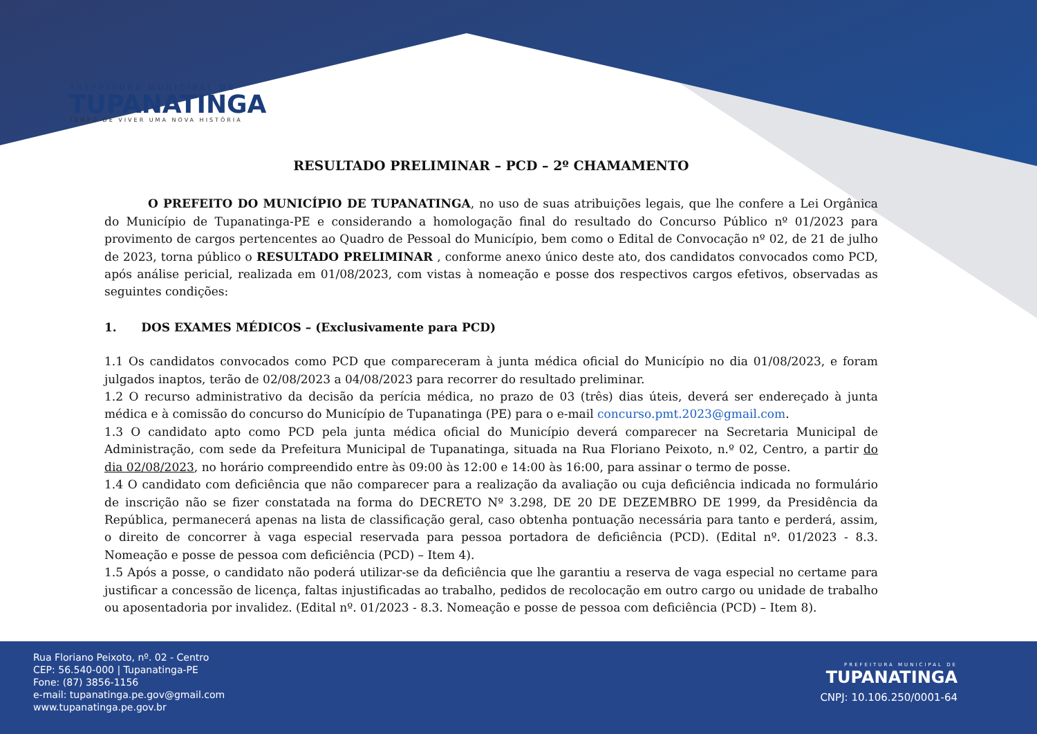PREFEITURA MUNICIPAL DE
TUPANATINGA
TEMPO DE VIVER UMA NOVA HISTÓRIA
RESULTADO PRELIMINAR – PCD – 2º CHAMAMENTO
O PREFEITO DO MUNICÍPIO DE TUPANATINGA, no uso de suas atribuições legais, que lhe confere a Lei Orgânica do Município de Tupanatinga-PE e considerando a homologação final do resultado do Concurso Público nº 01/2023 para provimento de cargos pertencentes ao Quadro de Pessoal do Município, bem como o Edital de Convocação nº 02, de 21 de julho de 2023, torna público o RESULTADO PRELIMINAR , conforme anexo único deste ato, dos candidatos convocados como PCD, após análise pericial, realizada em 01/08/2023, com vistas à nomeação e posse dos respectivos cargos efetivos, observadas as seguintes condições:
1. DOS EXAMES MÉDICOS – (Exclusivamente para PCD)
1.1 Os candidatos convocados como PCD que compareceram à junta médica oficial do Município no dia 01/08/2023, e foram julgados inaptos, terão de 02/08/2023 a 04/08/2023 para recorrer do resultado preliminar.
1.2 O recurso administrativo da decisão da perícia médica, no prazo de 03 (três) dias úteis, deverá ser endereçado à junta médica e à comissão do concurso do Município de Tupanatinga (PE) para o e-mail concurso.pmt.2023@gmail.com.
1.3 O candidato apto como PCD pela junta médica oficial do Município deverá comparecer na Secretaria Municipal de Administração, com sede da Prefeitura Municipal de Tupanatinga, situada na Rua Floriano Peixoto, n.º 02, Centro, a partir do dia 02/08/2023, no horário compreendido entre às 09:00 às 12:00 e 14:00 às 16:00, para assinar o termo de posse.
1.4 O candidato com deficiência que não comparecer para a realização da avaliação ou cuja deficiência indicada no formulário de inscrição não se fizer constatada na forma do DECRETO Nº 3.298, DE 20 DE DEZEMBRO DE 1999, da Presidência da República, permanecerá apenas na lista de classificação geral, caso obtenha pontuação necessária para tanto e perderá, assim, o direito de concorrer à vaga especial reservada para pessoa portadora de deficiência (PCD). (Edital nº. 01/2023 - 8.3. Nomeação e posse de pessoa com deficiência (PCD) – Item 4).
1.5 Após a posse, o candidato não poderá utilizar-se da deficiência que lhe garantiu a reserva de vaga especial no certame para justificar a concessão de licença, faltas injustificadas ao trabalho, pedidos de recolocação em outro cargo ou unidade de trabalho ou aposentadoria por invalidez. (Edital nº. 01/2023 - 8.3. Nomeação e posse de pessoa com deficiência (PCD) – Item 8).
Rua Floriano Peixoto, nº. 02 - Centro
CEP: 56.540-000 | Tupanatinga-PE
Fone: (87) 3856-1156
e-mail: tupanatinga.pe.gov@gmail.com
www.tupanatinga.pe.gov.br
PREFEITURA MUNICIPAL DE
TUPANATINGA
CNPJ: 10.106.250/0001-64